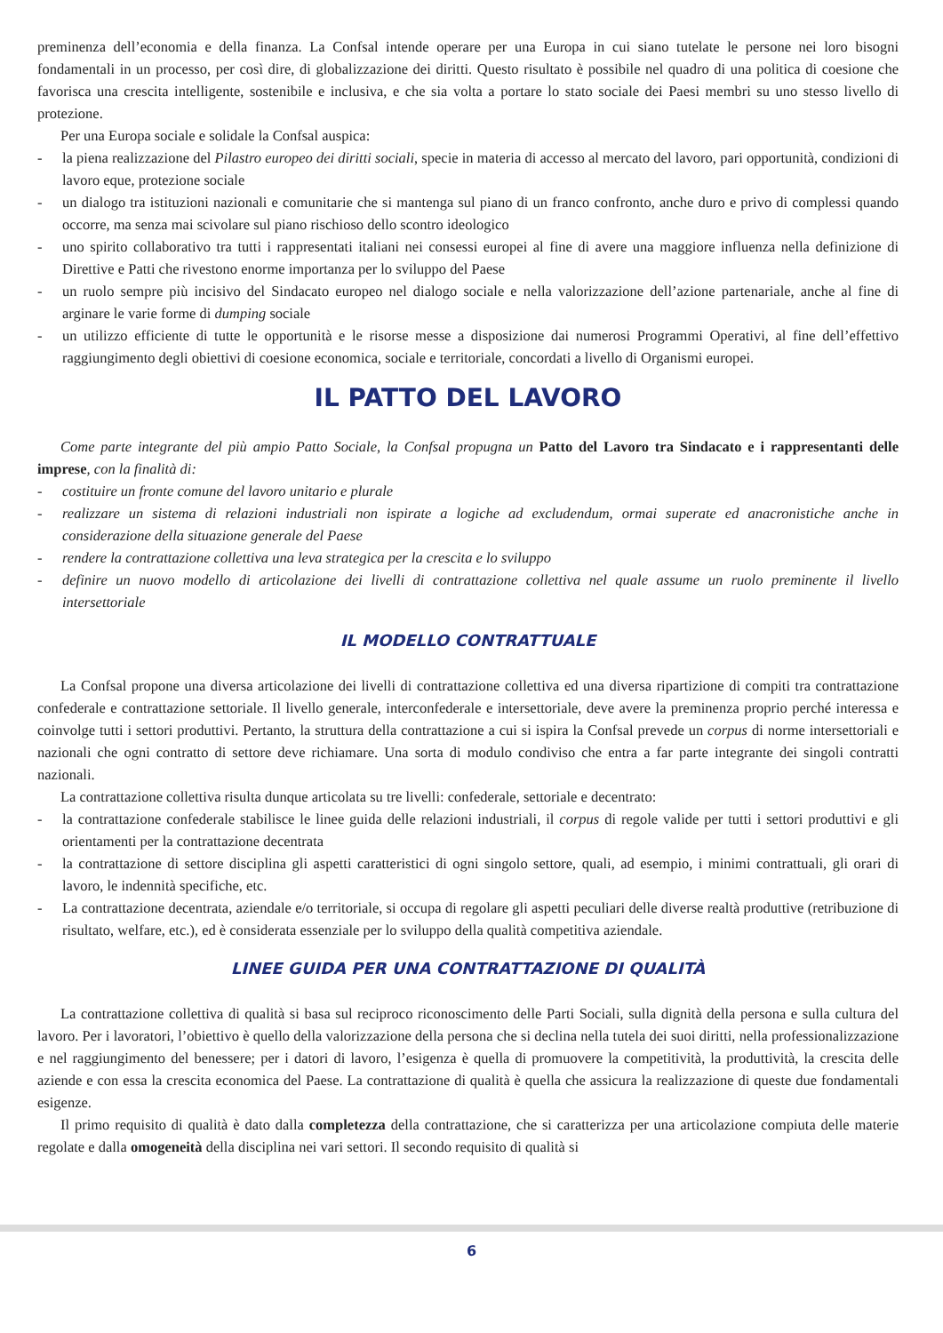preminenza dell’economia e della finanza. La Confsal intende operare per una Europa in cui siano tutelate le persone nei loro bisogni fondamentali in un processo, per così dire, di globalizzazione dei diritti. Questo risultato è possibile nel quadro di una politica di coesione che favorisca una crescita intelligente, sostenibile e inclusiva, e che sia volta a portare lo stato sociale dei Paesi membri su uno stesso livello di protezione.
Per una Europa sociale e solidale la Confsal auspica:
- la piena realizzazione del Pilastro europeo dei diritti sociali, specie in materia di accesso al mercato del lavoro, pari opportunità, condizioni di lavoro eque, protezione sociale
- un dialogo tra istituzioni nazionali e comunitarie che si mantenga sul piano di un franco confronto, anche duro e privo di complessi quando occorre, ma senza mai scivolare sul piano rischioso dello scontro ideologico
- uno spirito collaborativo tra tutti i rappresentati italiani nei consessi europei al fine di avere una maggiore influenza nella definizione di Direttive e Patti che rivestono enorme importanza per lo sviluppo del Paese
- un ruolo sempre più incisivo del Sindacato europeo nel dialogo sociale e nella valorizzazione dell’azione partenariale, anche al fine di arginare le varie forme di dumping sociale
- un utilizzo efficiente di tutte le opportunità e le risorse messe a disposizione dai numerosi Programmi Operativi, al fine dell’effettivo raggiungimento degli obiettivi di coesione economica, sociale e territoriale, concordati a livello di Organismi europei.
IL PATTO DEL LAVORO
Come parte integrante del più ampio Patto Sociale, la Confsal propugna un Patto del Lavoro tra Sindacato e i rappresentanti delle imprese, con la finalità di:
- costituire un fronte comune del lavoro unitario e plurale
- realizzare un sistema di relazioni industriali non ispirate a logiche ad excludendum, ormai superate ed anacronistiche anche in considerazione della situazione generale del Paese
- rendere la contrattazione collettiva una leva strategica per la crescita e lo sviluppo
- definire un nuovo modello di articolazione dei livelli di contrattazione collettiva nel quale assume un ruolo preminente il livello intersettoriale
IL MODELLO CONTRATTUALE
La Confsal propone una diversa articolazione dei livelli di contrattazione collettiva ed una diversa ripartizione di compiti tra contrattazione confederale e contrattazione settoriale. Il livello generale, interconfederale e intersettoriale, deve avere la preminenza proprio perché interessa e coinvolge tutti i settori produttivi. Pertanto, la struttura della contrattazione a cui si ispira la Confsal prevede un corpus di norme intersettoriali e nazionali che ogni contratto di settore deve richiamare. Una sorta di modulo condiviso che entra a far parte integrante dei singoli contratti nazionali.
La contrattazione collettiva risulta dunque articolata su tre livelli: confederale, settoriale e decentrato:
- la contrattazione confederale stabilisce le linee guida delle relazioni industriali, il corpus di regole valide per tutti i settori produttivi e gli orientamenti per la contrattazione decentrata
- la contrattazione di settore disciplina gli aspetti caratteristici di ogni singolo settore, quali, ad esempio, i minimi contrattuali, gli orari di lavoro, le indennità specifiche, etc.
- La contrattazione decentrata, aziendale e/o territoriale, si occupa di regolare gli aspetti peculiari delle diverse realtà produttive (retribuzione di risultato, welfare, etc.), ed è considerata essenziale per lo sviluppo della qualità competitiva aziendale.
LINEE GUIDA PER UNA CONTRATTAZIONE DI QUALITÀ
La contrattazione collettiva di qualità si basa sul reciproco riconoscimento delle Parti Sociali, sulla dignità della persona e sulla cultura del lavoro. Per i lavoratori, l’obiettivo è quello della valorizzazione della persona che si declina nella tutela dei suoi diritti, nella professionalizzazione e nel raggiungimento del benessere; per i datori di lavoro, l’esigenza è quella di promuovere la competitività, la produttività, la crescita delle aziende e con essa la crescita economica del Paese. La contrattazione di qualità è quella che assicura la realizzazione di queste due fondamentali esigenze.
Il primo requisito di qualità è dato dalla completezza della contrattazione, che si caratterizza per una articolazione compiuta delle materie regolate e dalla omogeneità della disciplina nei vari settori. Il secondo requisito di qualità si
6